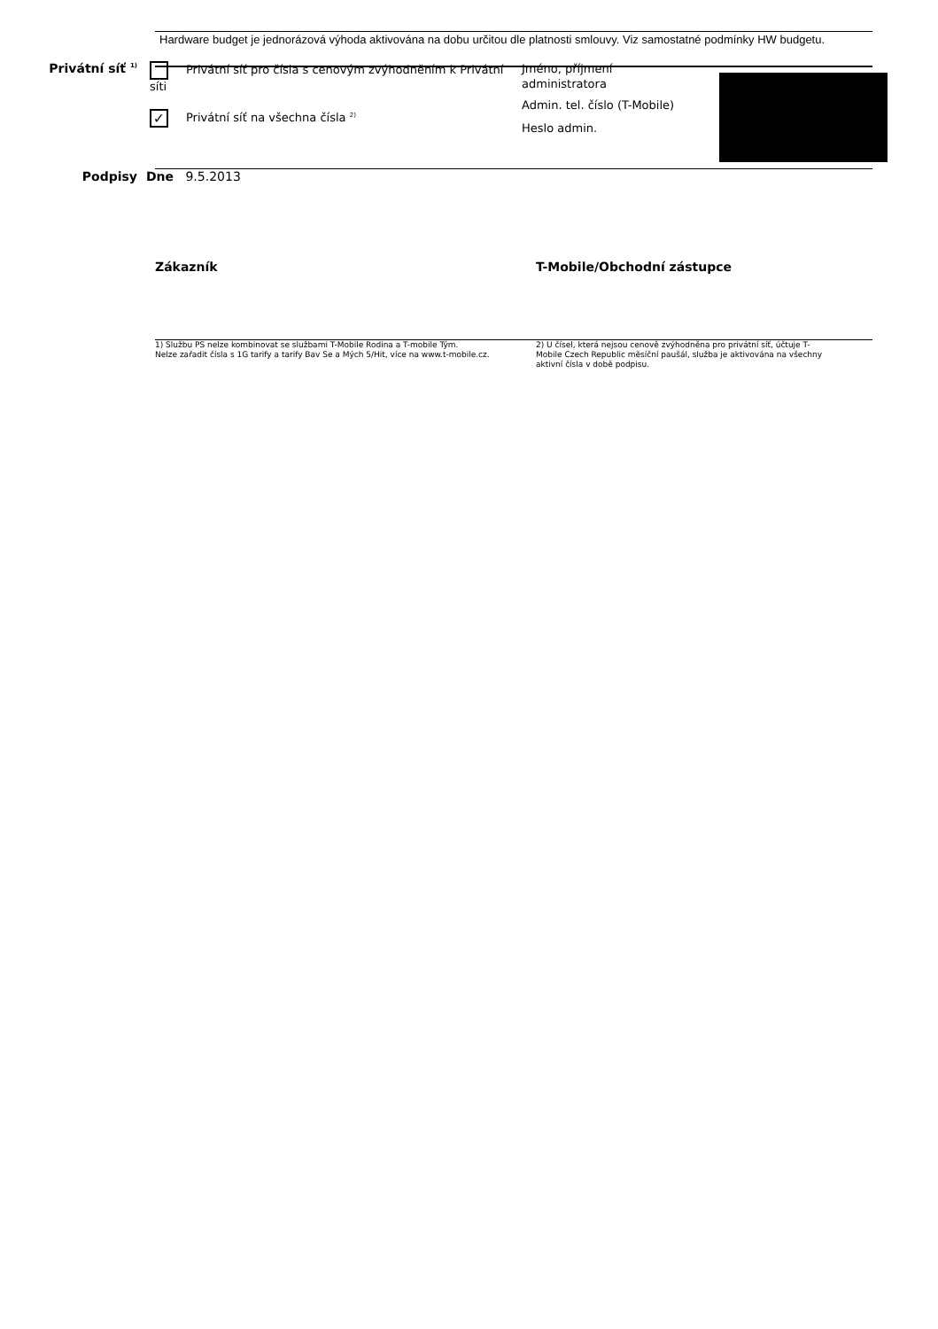Hardware budget je jednorázová výhoda aktivována na dobu určitou dle platnosti smlouvy. Viz samostatné podmínky HW budgetu.
Privátní síť <sup>1)</sup>
Privátní síť pro čísla s cenovým zvýhodněním k Privátní síti
✓ Privátní síť na všechna čísla <sup>2)</sup>
Jméno, příjmení
administratora
Admin. tel. číslo (T-Mobile)
Heslo admin.
Podpisy Dne 9.5.2013
Zákazník T-Mobile/Obchodní zástupce
1) Službu PS nelze kombinovat se službami T-Mobile Rodina a T-mobile Tým.
Nelze zařadit čísla s 1G tarify a tarify Bav Se a Mých 5/Hit, více na www.t-mobile.cz.
2) U čísel, která nejsou cenově zvýhodněna pro privátní síť, účtuje T-Mobile Czech Republic měsíční paušál, služba je aktivována na všechny aktivní čísla v době podpisu.